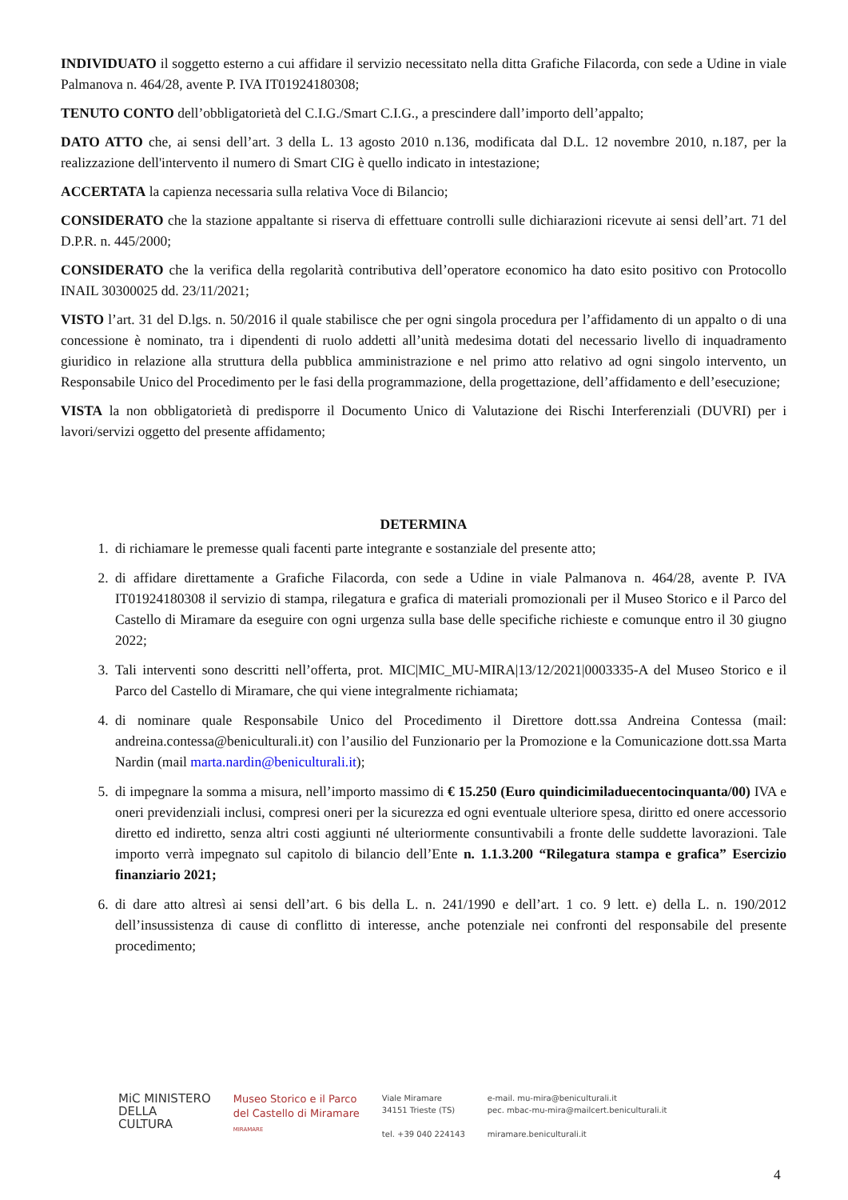INDIVIDUATO il soggetto esterno a cui affidare il servizio necessitato nella ditta Grafiche Filacorda, con sede a Udine in viale Palmanova n. 464/28, avente P. IVA IT01924180308;
TENUTO CONTO dell’obbligatorietà del C.I.G./Smart C.I.G., a prescindere dall’importo dell’appalto;
DATO ATTO che, ai sensi dell’art. 3 della L. 13 agosto 2010 n.136, modificata dal D.L. 12 novembre 2010, n.187, per la realizzazione dell'intervento il numero di Smart CIG è quello indicato in intestazione;
ACCERTATA la capienza necessaria sulla relativa Voce di Bilancio;
CONSIDERATO che la stazione appaltante si riserva di effettuare controlli sulle dichiarazioni ricevute ai sensi dell’art. 71 del D.P.R. n. 445/2000;
CONSIDERATO che la verifica della regolarità contributiva dell’operatore economico ha dato esito positivo con Protocollo INAIL 30300025 dd. 23/11/2021;
VISTO l’art. 31 del D.lgs. n. 50/2016 il quale stabilisce che per ogni singola procedura per l’affidamento di un appalto o di una concessione è nominato, tra i dipendenti di ruolo addetti all’unità medesima dotati del necessario livello di inquadramento giuridico in relazione alla struttura della pubblica amministrazione e nel primo atto relativo ad ogni singolo intervento, un Responsabile Unico del Procedimento per le fasi della programmazione, della progettazione, dell’affidamento e dell’esecuzione;
VISTA la non obbligatorietà di predisporre il Documento Unico di Valutazione dei Rischi Interferenziali (DUVRI) per i lavori/servizi oggetto del presente affidamento;
DETERMINA
1. di richiamare le premesse quali facenti parte integrante e sostanziale del presente atto;
2. di affidare direttamente a Grafiche Filacorda, con sede a Udine in viale Palmanova n. 464/28, avente P. IVA IT01924180308 il servizio di stampa, rilegatura e grafica di materiali promozionali per il Museo Storico e il Parco del Castello di Miramare da eseguire con ogni urgenza sulla base delle specifiche richieste e comunque entro il 30 giugno 2022;
3. Tali interventi sono descritti nell’offerta, prot. MIC|MIC_MU-MIRA|13/12/2021|0003335-A del Museo Storico e il Parco del Castello di Miramare, che qui viene integralmente richiamata;
4. di nominare quale Responsabile Unico del Procedimento il Direttore dott.ssa Andreina Contessa (mail: andreina.contessa@beniculturali.it) con l’ausilio del Funzionario per la Promozione e la Comunicazione dott.ssa Marta Nardin (mail marta.nardin@beniculturali.it);
5. di impegnare la somma a misura, nell’importo massimo di € 15.250 (Euro quindicimiladuecentocinquanta/00) IVA e oneri previdenziali inclusi, compresi oneri per la sicurezza ed ogni eventuale ulteriore spesa, diritto ed onere accessorio diretto ed indiretto, senza altri costi aggiunti né ulteriormente consuntivabili a fronte delle suddette lavorazioni. Tale importo verrà impegnato sul capitolo di bilancio dell’Ente n. 1.1.3.200 “Rilegatura stampa e grafica” Esercizio finanziario 2021;
6. di dare atto altresì ai sensi dell’art. 6 bis della L. n. 241/1990 e dell’art. 1 co. 9 lett. e) della L. n. 190/2012 dell’insussistenza di cause di conflitto di interesse, anche potenziale nei confronti del responsabile del presente procedimento;
MiC MINISTERO
DELLA
CULTURA
Museo Storico e il Parco
del Castello di Miramare
MIRAMARE
Viale Miramare
34151 Trieste (TS)
tel. +39 040 224143
e-mail. mu-mira@beniculturali.it
pec. mbac-mu-mira@mailcert.beniculturali.it
miramare.beniculturali.it
4